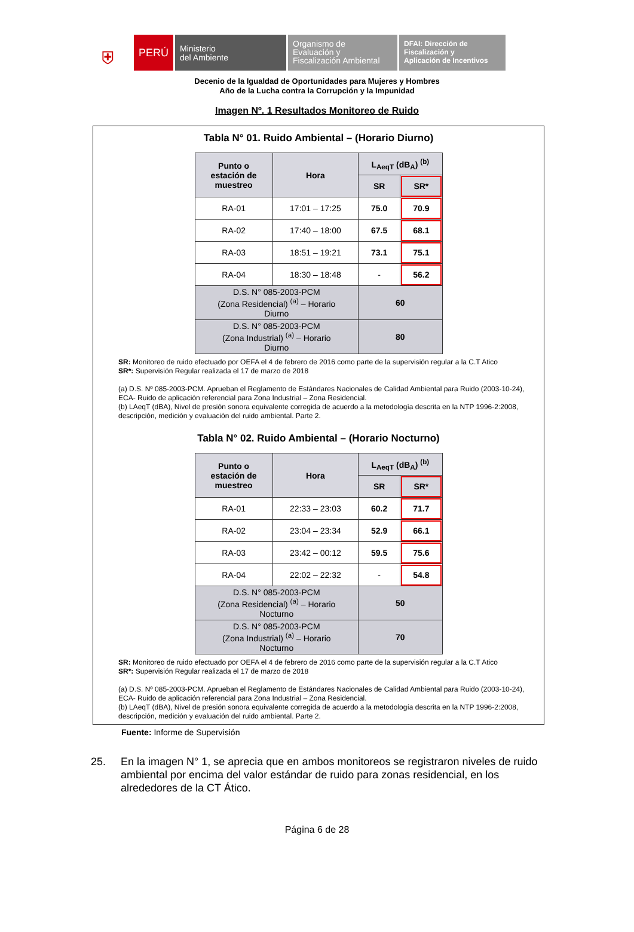⛨
PERÚ
Ministerio
del Ambiente
Organismo de
Evaluación y
Fiscalización Ambiental
DFAI: Dirección de
Fiscalización y
Aplicación de Incentivos
Decenio de la Igualdad de Oportunidades para Mujeres y Hombres
Año de la Lucha contra la Corrupción y la Impunidad
Imagen Nº. 1 Resultados Monitoreo de Ruido
Tabla N° 01. Ruido Ambiental – (Horario Diurno)
| Punto o estación de muestreo | Hora | L<sub>AeqT</sub> (dB<sub>A</sub>) <sup>(b)</sup> | |
| --- | --- | --- | --- |
| | | SR | SR* |
| RA-01 | 17:01 – 17:25 | 75.0 | 70.9 |
| RA-02 | 17:40 – 18:00 | 67.5 | 68.1 |
| RA-03 | 18:51 – 19:21 | 73.1 | 75.1 |
| RA-04 | 18:30 – 18:48 | - | 56.2 |
| D.S. N° 085-2003-PCM (Zona Residencial) <sup>(a)</sup> – Horario Diurno | | 60 | |
| D.S. N° 085-2003-PCM (Zona Industrial) <sup>(a)</sup> – Horario Diurno | | 80 | |
SR: Monitoreo de ruido efectuado por OEFA el 4 de febrero de 2016 como parte de la supervisión regular a la C.T Atico
SR*: Supervisión Regular realizada el 17 de marzo de 2018
(a) D.S. Nº 085-2003-PCM. Aprueban el Reglamento de Estándares Nacionales de Calidad Ambiental para Ruido (2003-10-24), ECA- Ruido de aplicación referencial para Zona Industrial – Zona Residencial.
(b) LAeqT (dBA), Nivel de presión sonora equivalente corregida de acuerdo a la metodología descrita en la NTP 1996-2:2008, descripción, medición y evaluación del ruido ambiental. Parte 2.
Tabla N° 02. Ruido Ambiental – (Horario Nocturno)
| Punto o estación de muestreo | Hora | L<sub>AeqT</sub> (dB<sub>A</sub>) <sup>(b)</sup> | |
| --- | --- | --- | --- |
| | | SR | SR* |
| RA-01 | 22:33 – 23:03 | 60.2 | 71.7 |
| RA-02 | 23:04 – 23:34 | 52.9 | 66.1 |
| RA-03 | 23:42 – 00:12 | 59.5 | 75.6 |
| RA-04 | 22:02 – 22:32 | - | 54.8 |
| D.S. N° 085-2003-PCM (Zona Residencial) <sup>(a)</sup> – Horario Nocturno | | 50 | |
| D.S. N° 085-2003-PCM (Zona Industrial) <sup>(a)</sup> – Horario Nocturno | | 70 | |
SR: Monitoreo de ruido efectuado por OEFA el 4 de febrero de 2016 como parte de la supervisión regular a la C.T Atico
SR*: Supervisión Regular realizada el 17 de marzo de 2018
(a) D.S. Nº 085-2003-PCM. Aprueban el Reglamento de Estándares Nacionales de Calidad Ambiental para Ruido (2003-10-24), ECA- Ruido de aplicación referencial para Zona Industrial – Zona Residencial.
(b) LAeqT (dBA), Nivel de presión sonora equivalente corregida de acuerdo a la metodología descrita en la NTP 1996-2:2008, descripción, medición y evaluación del ruido ambiental. Parte 2.
Fuente: Informe de Supervisión
25. En la imagen N° 1, se aprecia que en ambos monitoreos se registraron niveles de ruido ambiental por encima del valor estándar de ruido para zonas residencial, en los alrededores de la CT Ático.
Página 6 de 28